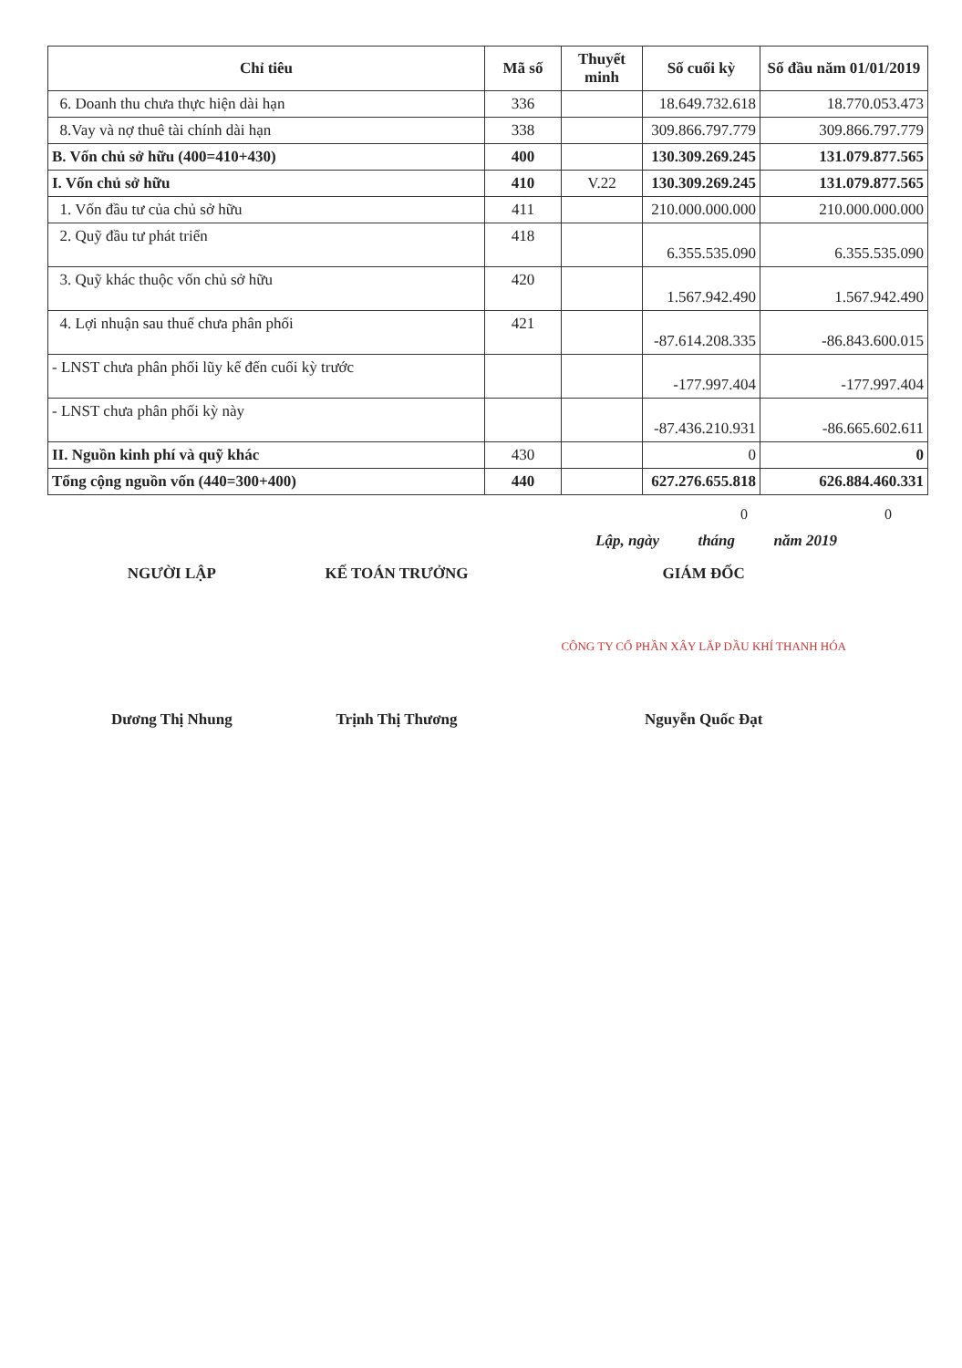| Chỉ tiêu | Mã số | Thuyết minh | Số cuối kỳ | Số đầu năm 01/01/2019 |
| --- | --- | --- | --- | --- |
| 6. Doanh thu chưa thực hiện dài hạn | 336 | | 18.649.732.618 | 18.770.053.473 |
| 8.Vay và nợ thuê tài chính dài hạn | 338 | | 309.866.797.779 | 309.866.797.779 |
| B. Vốn chủ sở hữu (400=410+430) | 400 | | 130.309.269.245 | 131.079.877.565 |
| I. Vốn chủ sở hữu | 410 | V.22 | 130.309.269.245 | 131.079.877.565 |
| 1. Vốn đầu tư của chủ sở hữu | 411 | | 210.000.000.000 | 210.000.000.000 |
| 2. Quỹ đầu tư phát triển | 418 | | 6.355.535.090 | 6.355.535.090 |
| 3. Quỹ khác thuộc vốn chủ sở hữu | 420 | | 1.567.942.490 | 1.567.942.490 |
| 4. Lợi nhuận sau thuế chưa phân phối | 421 | | -87.614.208.335 | -86.843.600.015 |
| - LNST chưa phân phối lũy kế đến cuối kỳ trước | | | -177.997.404 | -177.997.404 |
| - LNST chưa phân phối kỳ này | | | -87.436.210.931 | -86.665.602.611 |
| II. Nguồn kinh phí và quỹ khác | 430 | | 0 | 0 |
| Tổng cộng nguồn vốn (440=300+400) | 440 | | 627.276.655.818 | 626.884.460.331 |
0 0
Lập, ngày tháng năm 2019
NGƯỜI LẬP
Dương Thị Nhung
KẾ TOÁN TRƯỞNG
Trịnh Thị Thương
GIÁM ĐỐC
CÔNG TY CỔ PHẦN XÂY LẮP DẦU KHÍ THANH HÓA
Nguyễn Quốc Đạt